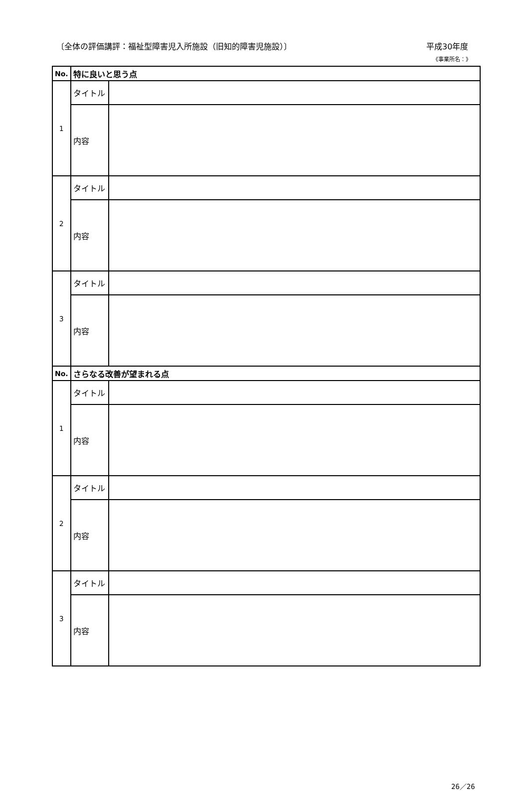〔全体の評価講評：福祉型障害児入所施設（旧知的障害児施設）〕 平成30年度
《事業所名：》
| No. | 特に良いと思う点 | |
| --- | --- | --- |
| 1 | タイトル | |
| | 内容 | |
| 2 | タイトル | |
| | 内容 | |
| 3 | タイトル | |
| | 内容 | |
| No. | さらなる改善が望まれる点 | |
| 1 | タイトル | |
| | 内容 | |
| 2 | タイトル | |
| | 内容 | |
| 3 | タイトル | |
| | 内容 | |
26／26